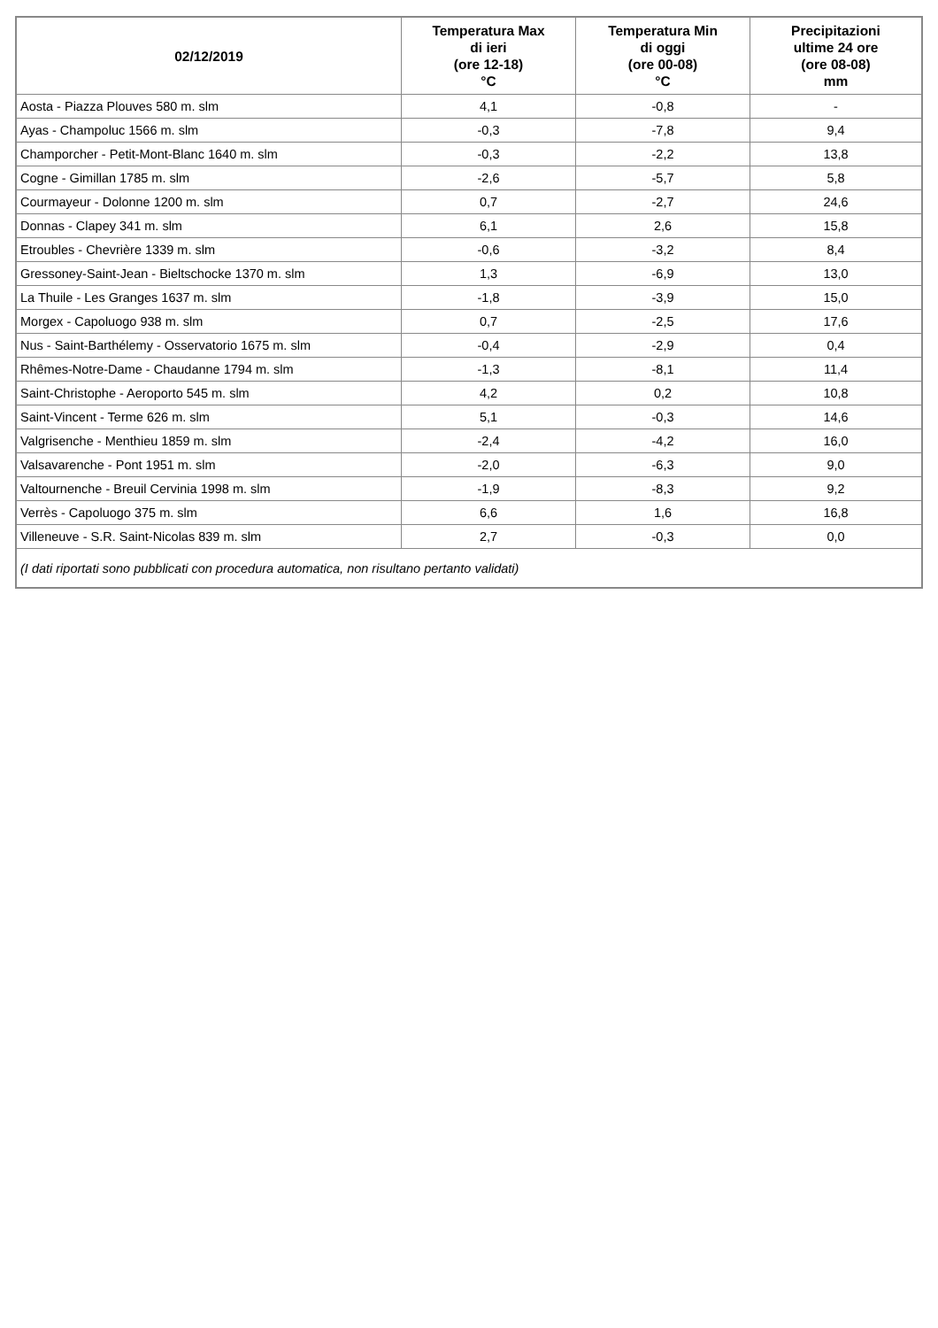| 02/12/2019 | Temperatura Max di ieri (ore 12-18) °C | Temperatura Min di oggi (ore 00-08) °C | Precipitazioni ultime 24 ore (ore 08-08) mm |
| --- | --- | --- | --- |
| Aosta - Piazza Plouves 580 m. slm | 4,1 | -0,8 | - |
| Ayas - Champoluc 1566 m. slm | -0,3 | -7,8 | 9,4 |
| Champorcher - Petit-Mont-Blanc 1640 m. slm | -0,3 | -2,2 | 13,8 |
| Cogne - Gimillan 1785 m. slm | -2,6 | -5,7 | 5,8 |
| Courmayeur - Dolonne 1200 m. slm | 0,7 | -2,7 | 24,6 |
| Donnas - Clapey 341 m. slm | 6,1 | 2,6 | 15,8 |
| Etroubles - Chevrière 1339 m. slm | -0,6 | -3,2 | 8,4 |
| Gressoney-Saint-Jean - Bieltschocke 1370 m. slm | 1,3 | -6,9 | 13,0 |
| La Thuile - Les Granges 1637 m. slm | -1,8 | -3,9 | 15,0 |
| Morgex - Capoluogo 938 m. slm | 0,7 | -2,5 | 17,6 |
| Nus - Saint-Barthélemy - Osservatorio 1675 m. slm | -0,4 | -2,9 | 0,4 |
| Rhêmes-Notre-Dame - Chaudanne 1794 m. slm | -1,3 | -8,1 | 11,4 |
| Saint-Christophe - Aeroporto 545 m. slm | 4,2 | 0,2 | 10,8 |
| Saint-Vincent - Terme 626 m. slm | 5,1 | -0,3 | 14,6 |
| Valgrisenche - Menthieu 1859 m. slm | -2,4 | -4,2 | 16,0 |
| Valsavarenche - Pont 1951 m. slm | -2,0 | -6,3 | 9,0 |
| Valtournenche - Breuil Cervinia 1998 m. slm | -1,9 | -8,3 | 9,2 |
| Verrès - Capoluogo 375 m. slm | 6,6 | 1,6 | 16,8 |
| Villeneuve - S.R. Saint-Nicolas 839 m. slm | 2,7 | -0,3 | 0,0 |
| (I dati riportati sono pubblicati con procedura automatica, non risultano pertanto validati) | | | |